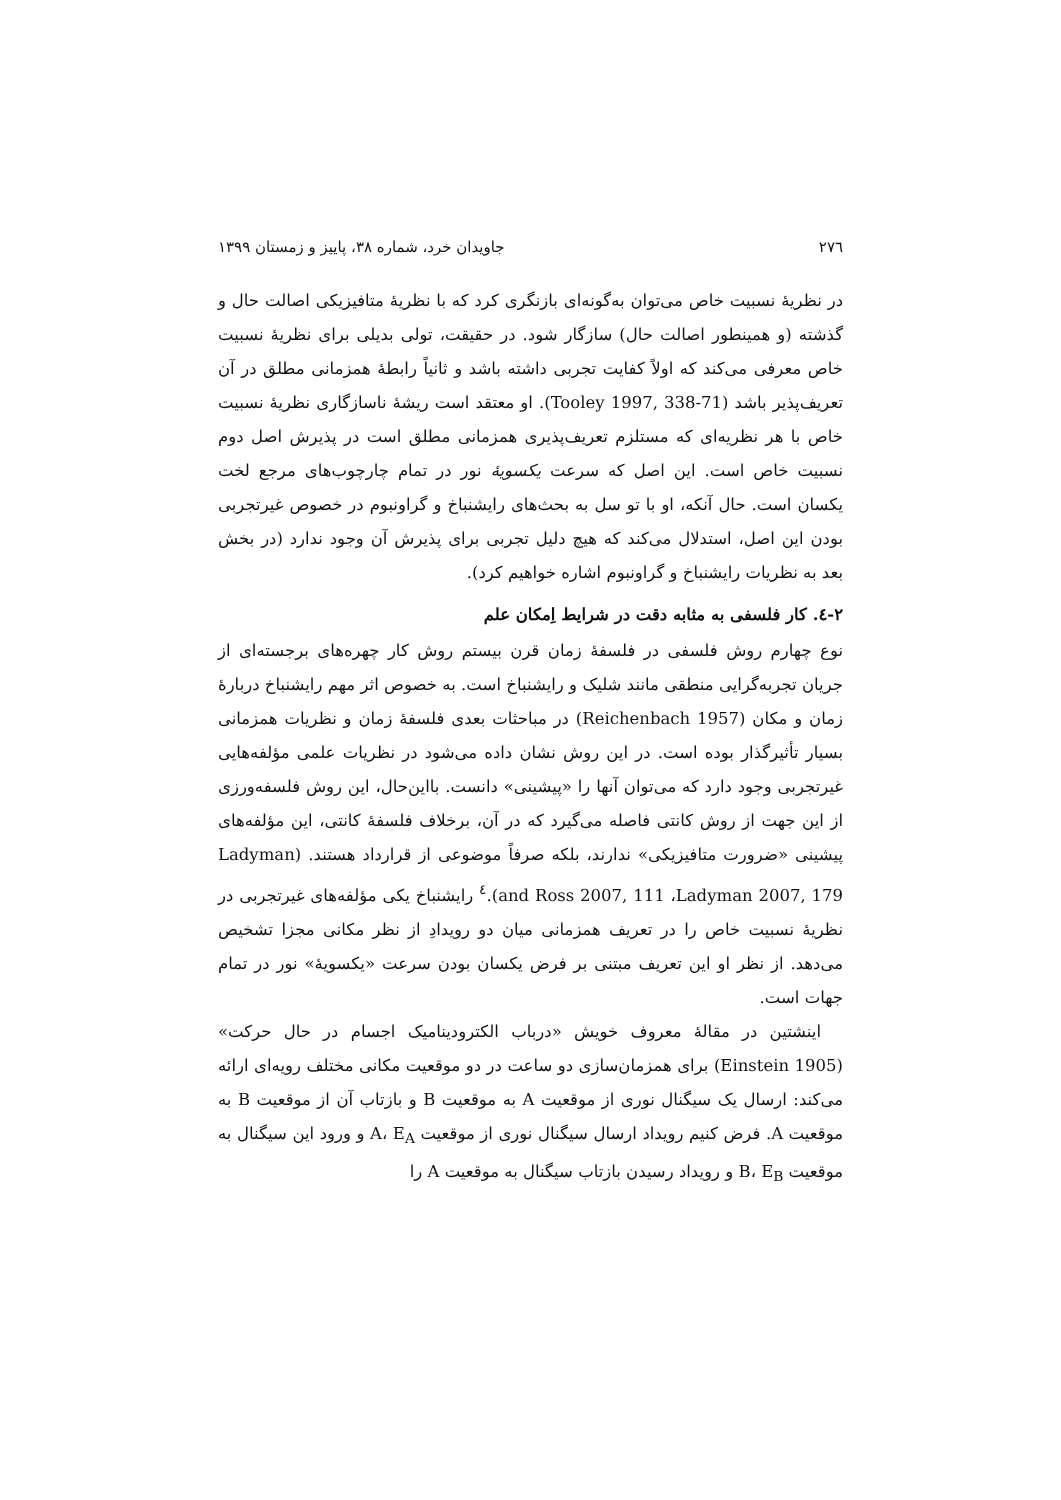۲۷٦ جاویدان خرد، شماره ۳۸، پاییز و زمستان ۱۳۹۹
در نظریهٔ نسبیت خاص می‌توان به‌گونه‌ای بازنگری کرد که با نظریهٔ متافیزیکی اصالت حال و گذشته (و همینطور اصالت حال) سازگار شود. در حقیقت، تولی بدیلی برای نظریهٔ نسبیت خاص معرفی می‌کند که اولاً کفایت تجربی داشته باشد و ثانیاً رابطهٔ همزمانی مطلق در آن تعریف‌پذیر باشد (Tooley 1997, 338-71). او معتقد است ریشهٔ ناسازگاری نظریهٔ نسبیت خاص با هر نظریه‌ای که مستلزم تعریف‌پذیری همزمانی مطلق است در پذیرش اصل دوم نسبیت خاص است. این اصل که سرعت یکسویهٔ نور در تمام چارچوب‌های مرجع لخت یکسان است. حال آنکه، او با تو سل به بحث‌های رایشنباخ و گراونبوم در خصوص غیرتجربی بودن این اصل، استدلال می‌کند که هیچ دلیل تجربی برای پذیرش آن وجود ندارد (در بخش بعد به نظریات رایشنباخ و گراونبوم اشاره خواهیم کرد).
۲-٤. کار فلسفی به مثابه دقت در شرایط اِمکان علم
نوع چهارم روش فلسفی در فلسفهٔ زمان قرن بیستم روش کار چهره‌های برجسته‌ای از جریان تجربه‌گرایی منطقی مانند شلیک و رایشنباخ است. به خصوص اثر مهم رایشنباخ دربارهٔ زمان و مکان (Reichenbach 1957) در مباحثات بعدی فلسفهٔ زمان و نظریات همزمانی بسیار تأثیرگذار بوده است. در این روش نشان داده می‌شود در نظریات علمی مؤلفه‌هایی غیرتجربی وجود دارد که می‌توان آنها را «پیشینی» دانست. بااین‌حال، این روش فلسفه‌ورزی از این جهت از روش کانتی فاصله می‌گیرد که در آن، برخلاف فلسفهٔ کانتی، این مؤلفه‌های پیشینی «ضرورت متافیزیکی» ندارند، بلکه صرفاً موضوعی از قرارداد هستند. (Ladyman and Ross 2007, 111 ،Ladyman 2007, 179).<sup>٤</sup> رایشنباخ یکی مؤلفه‌های غیرتجربی در نظریهٔ نسبیت خاص را در تعریف همزمانی میان دو رویدادِ از نظر مکانی مجزا تشخیص می‌دهد. از نظر او این تعریف مبتنی بر فرض یکسان بودن سرعت «یکسویهٔ» نور در تمام جهات است.
اینشتین در مقالهٔ معروف خویش «درباب الکترودینامیک اجسام در حال حرکت» (Einstein 1905) برای همزمان‌سازی دو ساعت در دو موقعیت مکانی مختلف رویه‌ای ارائه می‌کند: ارسال یک سیگنال نوری از موقعیت A به موقعیت B و بازتاب آن از موقعیت B به موقعیت A. فرض کنیم رویداد ارسال سیگنال نوری از موقعیت A، E<sub>A</sub> و ورود این سیگنال به موقعیت B، E<sub>B</sub> و رویداد رسیدن بازتاب سیگنال به موقعیت A را